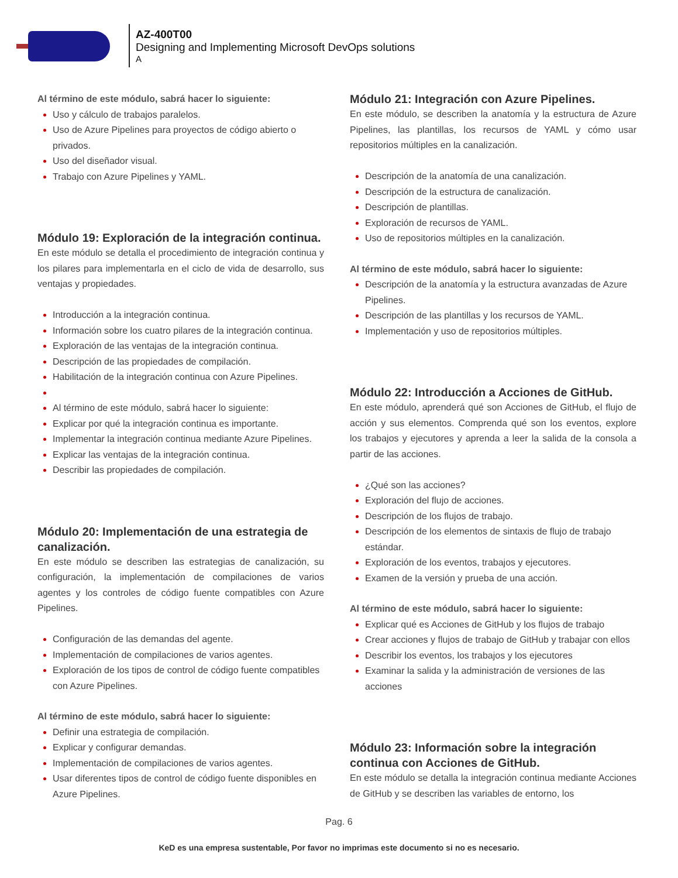AZ-400T00
Designing and Implementing Microsoft DevOps solutions
A
Al término de este módulo, sabrá hacer lo siguiente:
Uso y cálculo de trabajos paralelos.
Uso de Azure Pipelines para proyectos de código abierto o privados.
Uso del diseñador visual.
Trabajo con Azure Pipelines y YAML.
Módulo 19: Exploración de la integración continua.
En este módulo se detalla el procedimiento de integración continua y los pilares para implementarla en el ciclo de vida de desarrollo, sus ventajas y propiedades.
Introducción a la integración continua.
Información sobre los cuatro pilares de la integración continua.
Exploración de las ventajas de la integración continua.
Descripción de las propiedades de compilación.
Habilitación de la integración continua con Azure Pipelines.
Al término de este módulo, sabrá hacer lo siguiente:
Explicar por qué la integración continua es importante.
Implementar la integración continua mediante Azure Pipelines.
Explicar las ventajas de la integración continua.
Describir las propiedades de compilación.
Módulo 20: Implementación de una estrategia de canalización.
En este módulo se describen las estrategias de canalización, su configuración, la implementación de compilaciones de varios agentes y los controles de código fuente compatibles con Azure Pipelines.
Configuración de las demandas del agente.
Implementación de compilaciones de varios agentes.
Exploración de los tipos de control de código fuente compatibles con Azure Pipelines.
Al término de este módulo, sabrá hacer lo siguiente:
Definir una estrategia de compilación.
Explicar y configurar demandas.
Implementación de compilaciones de varios agentes.
Usar diferentes tipos de control de código fuente disponibles en Azure Pipelines.
Módulo 21: Integración con Azure Pipelines.
En este módulo, se describen la anatomía y la estructura de Azure Pipelines, las plantillas, los recursos de YAML y cómo usar repositorios múltiples en la canalización.
Descripción de la anatomía de una canalización.
Descripción de la estructura de canalización.
Descripción de plantillas.
Exploración de recursos de YAML.
Uso de repositorios múltiples en la canalización.
Al término de este módulo, sabrá hacer lo siguiente:
Descripción de la anatomía y la estructura avanzadas de Azure Pipelines.
Descripción de las plantillas y los recursos de YAML.
Implementación y uso de repositorios múltiples.
Módulo 22: Introducción a Acciones de GitHub.
En este módulo, aprenderá qué son Acciones de GitHub, el flujo de acción y sus elementos. Comprenda qué son los eventos, explore los trabajos y ejecutores y aprenda a leer la salida de la consola a partir de las acciones.
¿Qué son las acciones?
Exploración del flujo de acciones.
Descripción de los flujos de trabajo.
Descripción de los elementos de sintaxis de flujo de trabajo estándar.
Exploración de los eventos, trabajos y ejecutores.
Examen de la versión y prueba de una acción.
Al término de este módulo, sabrá hacer lo siguiente:
Explicar qué es Acciones de GitHub y los flujos de trabajo
Crear acciones y flujos de trabajo de GitHub y trabajar con ellos
Describir los eventos, los trabajos y los ejecutores
Examinar la salida y la administración de versiones de las acciones
Módulo 23: Información sobre la integración continua con Acciones de GitHub.
En este módulo se detalla la integración continua mediante Acciones de GitHub y se describen las variables de entorno, los
Pag. 6
KeD es una empresa sustentable, Por favor no imprimas este documento si no es necesario.